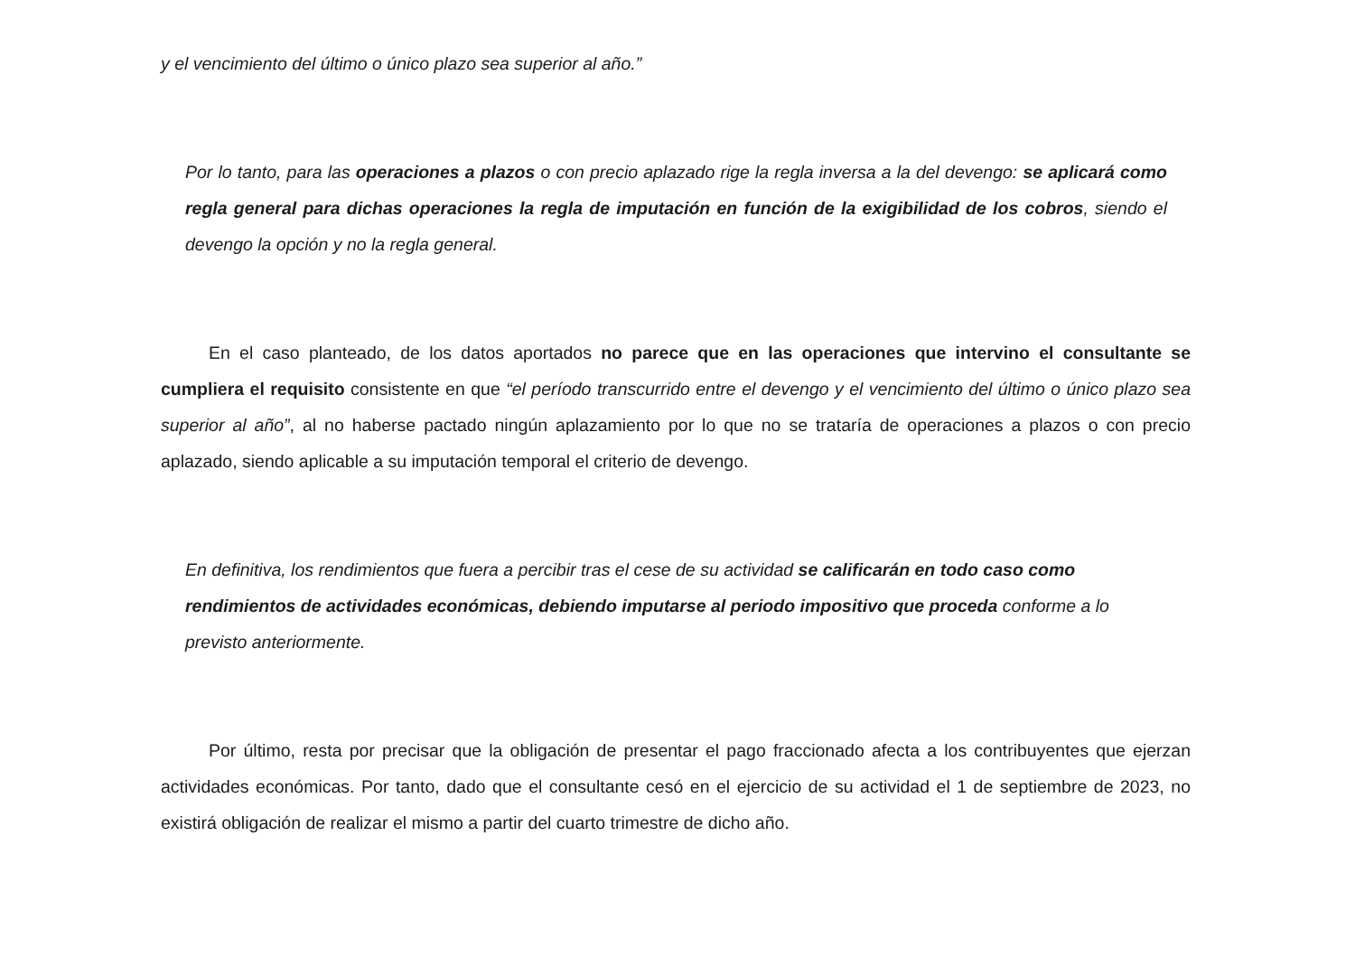y el vencimiento del último o único plazo sea superior al año.”
Por lo tanto, para las operaciones a plazos o con precio aplazado rige la regla inversa a la del devengo: se aplicará como regla general para dichas operaciones la regla de imputación en función de la exigibilidad de los cobros, siendo el devengo la opción y no la regla general.
En el caso planteado, de los datos aportados no parece que en las operaciones que intervino el consultante se cumpliera el requisito consistente en que “el período transcurrido entre el devengo y el vencimiento del último o único plazo sea superior al año”, al no haberse pactado ningún aplazamiento por lo que no se trataría de operaciones a plazos o con precio aplazado, siendo aplicable a su imputación temporal el criterio de devengo.
En definitiva, los rendimientos que fuera a percibir tras el cese de su actividad se calificarán en todo caso como rendimientos de actividades económicas, debiendo imputarse al periodo impositivo que proceda conforme a lo previsto anteriormente.
Por último, resta por precisar que la obligación de presentar el pago fraccionado afecta a los contribuyentes que ejerzan actividades económicas. Por tanto, dado que el consultante cesó en el ejercicio de su actividad el 1 de septiembre de 2023, no existirá obligación de realizar el mismo a partir del cuarto trimestre de dicho año.